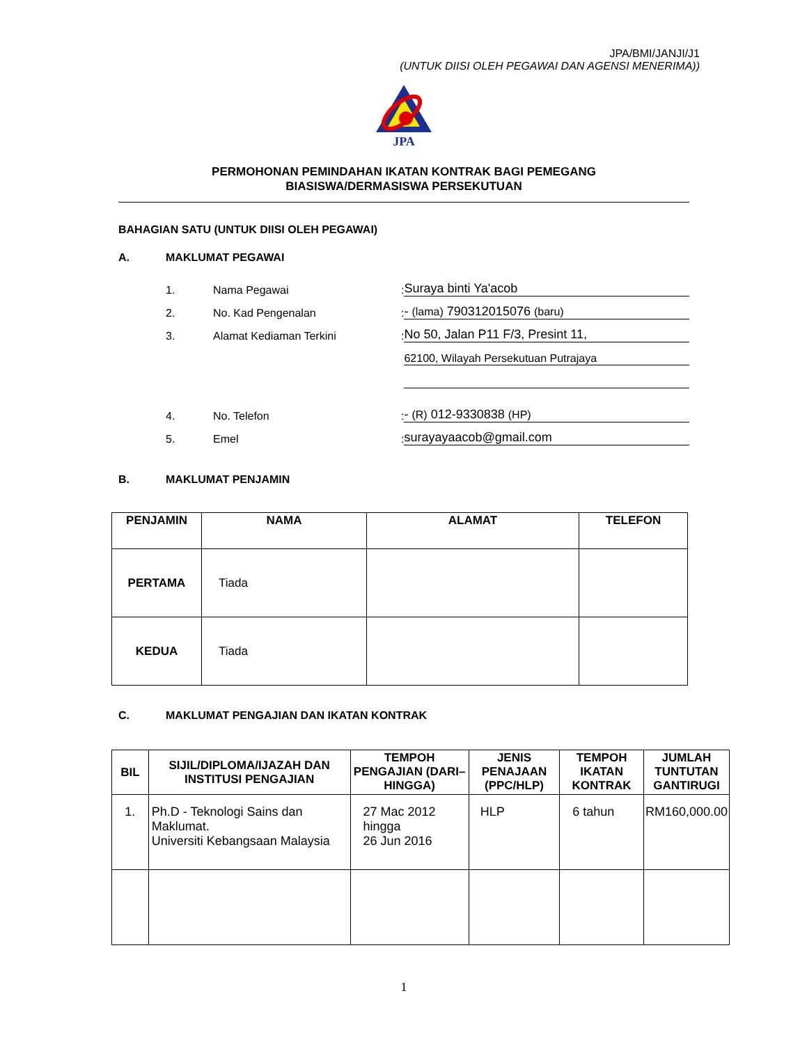JPA/BMI/JANJI/J1
(UNTUK DIISI OLEH PEGAWAI DAN AGENSI MENERIMA))
JPA
PERMOHONAN PEMINDAHAN IKATAN KONTRAK BAGI PEMEGANG
BIASISWA/DERMASISWA PERSEKUTUAN
BAHAGIAN SATU (UNTUK DIISI OLEH PEGAWAI)
A. MAKLUMAT PEGAWAI
1. Nama Pegawai: Suraya binti Ya'acob
2. No. Kad Pengenalan: - (lama) 790312015076 (baru)
3. Alamat Kediaman Terkini: No 50, Jalan P11 F/3, Presint 11,
62100, Wilayah Persekutuan Putrajaya
4. No. Telefon: - (R) 012-9330838 (HP)
5. Emel: surayayaacob@gmail.com
B. MAKLUMAT PENJAMIN
| PENJAMIN | NAMA | ALAMAT | TELEFON |
| --- | --- | --- | --- |
| PERTAMA | Tiada | | |
| KEDUA | Tiada | | |
C. MAKLUMAT PENGAJIAN DAN IKATAN KONTRAK
| BIL | SIJIL/DIPLOMA/IJAZAH DAN INSTITUSI PENGAJIAN | TEMPOH PENGAJIAN (DARI–HINGGA) | JENIS PENAJAAN (PPC/HLP) | TEMPOH IKATAN KONTRAK | JUMLAH TUNTUTAN GANTIRUGI |
| --- | --- | --- | --- | --- | --- |
| 1. | Ph.D - Teknologi Sains dan Maklumat. Universiti Kebangsaan Malaysia | 27 Mac 2012 hingga 26 Jun 2016 | HLP | 6 tahun | RM160,000.00 |
1